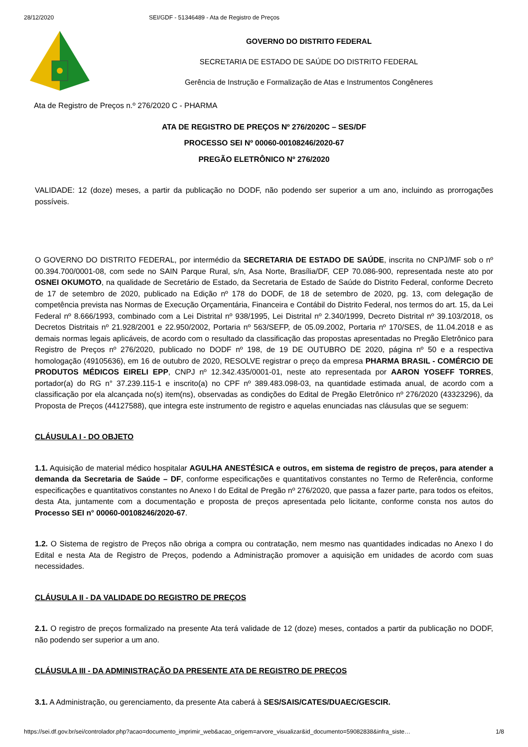28/12/2020 SEI/GDF - 51346489 - Ata de Registro de Preços
GOVERNO DO DISTRITO FEDERAL
SECRETARIA DE ESTADO DE SAÚDE DO DISTRITO FEDERAL
Gerência de Instrução e Formalização de Atas e Instrumentos Congêneres
Ata de Registro de Preços n.º 276/2020 C - PHARMA
ATA DE REGISTRO DE PREÇOS Nº 276/2020C – SES/DF
PROCESSO SEI Nº 00060-00108246/2020-67
PREGÃO ELETRÔNICO Nº 276/2020
VALIDADE: 12 (doze) meses, a partir da publicação no DODF, não podendo ser superior a um ano, incluindo as prorrogações possíveis.
O GOVERNO DO DISTRITO FEDERAL, por intermédio da SECRETARIA DE ESTADO DE SAÚDE, inscrita no CNPJ/MF sob o nº 00.394.700/0001-08, com sede no SAIN Parque Rural, s/n, Asa Norte, Brasília/DF, CEP 70.086-900, representada neste ato por OSNEI OKUMOTO, na qualidade de Secretário de Estado, da Secretaria de Estado de Saúde do Distrito Federal, conforme Decreto de 17 de setembro de 2020, publicado na Edição nº 178 do DODF, de 18 de setembro de 2020, pg. 13, com delegação de competência prevista nas Normas de Execução Orçamentária, Financeira e Contábil do Distrito Federal, nos termos do art. 15, da Lei Federal nº 8.666/1993, combinado com a Lei Distrital nº 938/1995, Lei Distrital nº 2.340/1999, Decreto Distrital nº 39.103/2018, os Decretos Distritais nº 21.928/2001 e 22.950/2002, Portaria nº 563/SEFP, de 05.09.2002, Portaria nº 170/SES, de 11.04.2018 e as demais normas legais aplicáveis, de acordo com o resultado da classificação das propostas apresentadas no Pregão Eletrônico para Registro de Preços nº 276/2020, publicado no DODF nº 198, de 19 DE OUTUBRO DE 2020, página nº 50 e a respectiva homologação (49105636), em 16 de outubro de 2020, RESOLVE registrar o preço da empresa PHARMA BRASIL - COMÉRCIO DE PRODUTOS MÉDICOS EIRELI EPP, CNPJ nº 12.342.435/0001-01, neste ato representada por AARON YOSEFF TORRES, portador(a) do RG n° 37.239.115-1 e inscrito(a) no CPF nº 389.483.098-03, na quantidade estimada anual, de acordo com a classificação por ela alcançada no(s) item(ns), observadas as condições do Edital de Pregão Eletrônico nº 276/2020 (43323296), da Proposta de Preços (44127588), que integra este instrumento de registro e aquelas enunciadas nas cláusulas que se seguem:
CLÁUSULA I - DO OBJETO
1.1. Aquisição de material médico hospitalar AGULHA ANESTÉSICA e outros, em sistema de registro de preços, para atender a demanda da Secretaria de Saúde – DF, conforme especificações e quantitativos constantes no Termo de Referência, conforme especificações e quantitativos constantes no Anexo I do Edital de Pregão nº 276/2020, que passa a fazer parte, para todos os efeitos, desta Ata, juntamente com a documentação e proposta de preços apresentada pelo licitante, conforme consta nos autos do Processo SEI n° 00060-00108246/2020-67.
1.2. O Sistema de registro de Preços não obriga a compra ou contratação, nem mesmo nas quantidades indicadas no Anexo I do Edital e nesta Ata de Registro de Preços, podendo a Administração promover a aquisição em unidades de acordo com suas necessidades.
CLÁUSULA II - DA VALIDADE DO REGISTRO DE PREÇOS
2.1. O registro de preços formalizado na presente Ata terá validade de 12 (doze) meses, contados a partir da publicação no DODF, não podendo ser superior a um ano.
CLÁUSULA III - DA ADMINISTRAÇÃO DA PRESENTE ATA DE REGISTRO DE PREÇOS
3.1. A Administração, ou gerenciamento, da presente Ata caberá à SES/SAIS/CATES/DUAEC/GESCIR.
https://sei.df.gov.br/sei/controlador.php?acao=documento_imprimir_web&acao_origem=arvore_visualizar&id_documento=59082838&infra_siste… 1/8